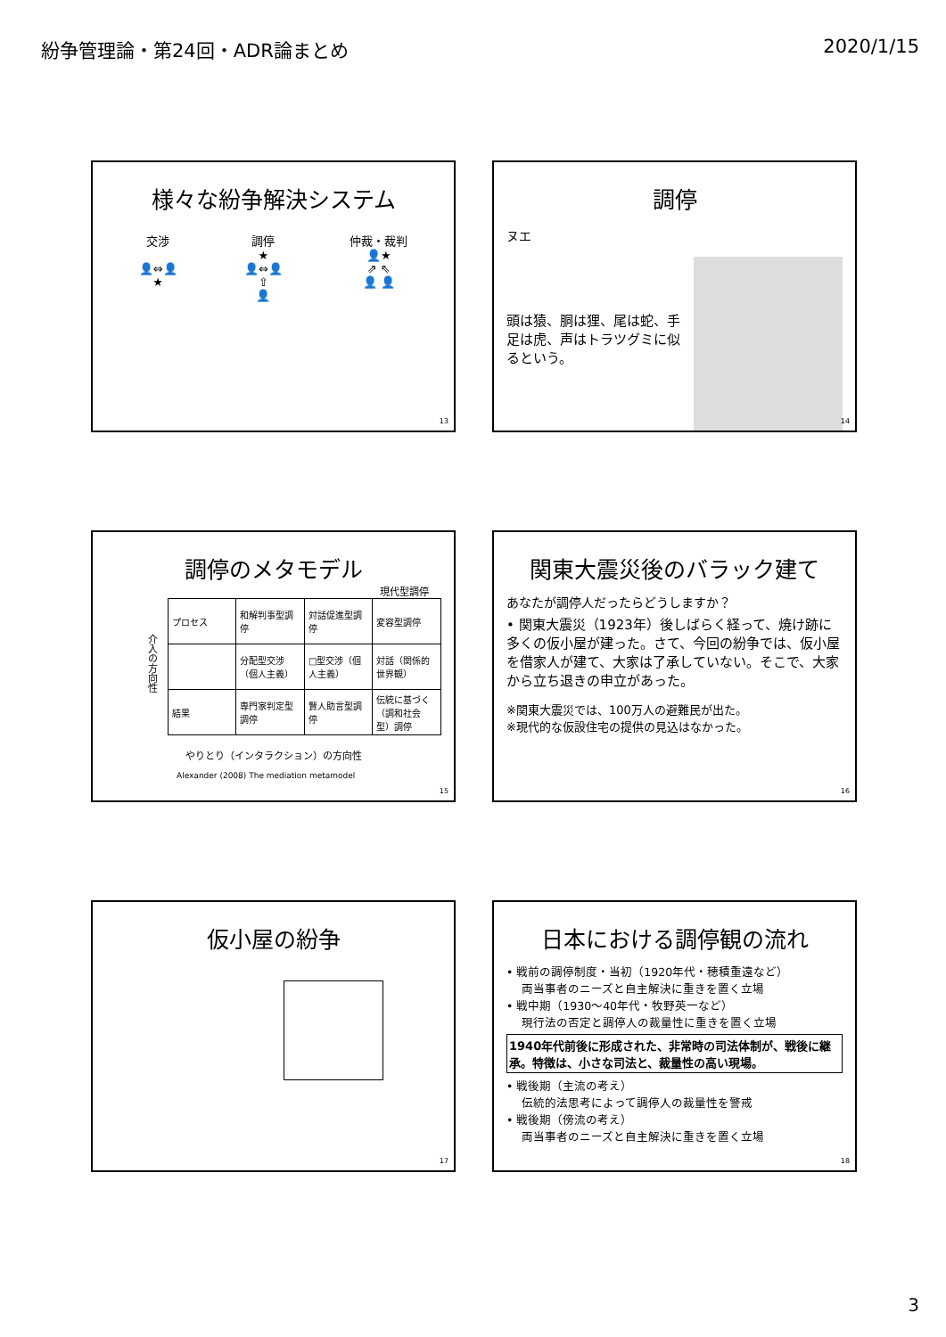紛争管理論・第24回・ADR論まとめ 2020/1/15
様々な紛争解決システム
交渉
👤⇔👤
★
調停
★
👤⇔👤
⇧
👤
仲裁・裁判
👤★
⇗ ⇖
👤 👤
13
調停
ヌエ
頭は猿、胴は狸、尾は蛇、手足は虎、声はトラツグミに似るという。
14
調停のメタモデル
現代型調停
介入の方向性
| プロセス | 和解判事型調停 | 対話促進型調停 | 変容型調停 |
| | 分配型交渉（個人主義） | □型交渉（個人主義） | 対話（関係的世界観） |
| 結果 | 専門家判定型調停 | 賢人助言型調停 | 伝統に基づく（調和社会型）調停 |
やりとり（インタラクション）の方向性
Alexander (2008) The mediation metamodel
15
関東大震災後のバラック建て
あなたが調停人だったらどうしますか？
• 関東大震災（1923年）後しばらく経って、焼け跡に多くの仮小屋が建った。さて、今回の紛争では、仮小屋を借家人が建て、大家は了承していない。そこで、大家から立ち退きの申立があった。
※関東大震災では、100万人の避難民が出た。
※現代的な仮設住宅の提供の見込はなかった。
16
仮小屋の紛争
17
日本における調停観の流れ
• 戦前の調停制度・当初（1920年代・穂積重遠など）
　 両当事者のニーズと自主解決に重きを置く立場
• 戦中期（1930〜40年代・牧野英一など）
　 現行法の否定と調停人の裁量性に重きを置く立場
1940年代前後に形成された、非常時の司法体制が、戦後に継承。特徴は、小さな司法と、裁量性の高い現場。
• 戦後期（主流の考え）
　 伝統的法思考によって調停人の裁量性を警戒
• 戦後期（傍流の考え）
　 両当事者のニーズと自主解決に重きを置く立場
18
3